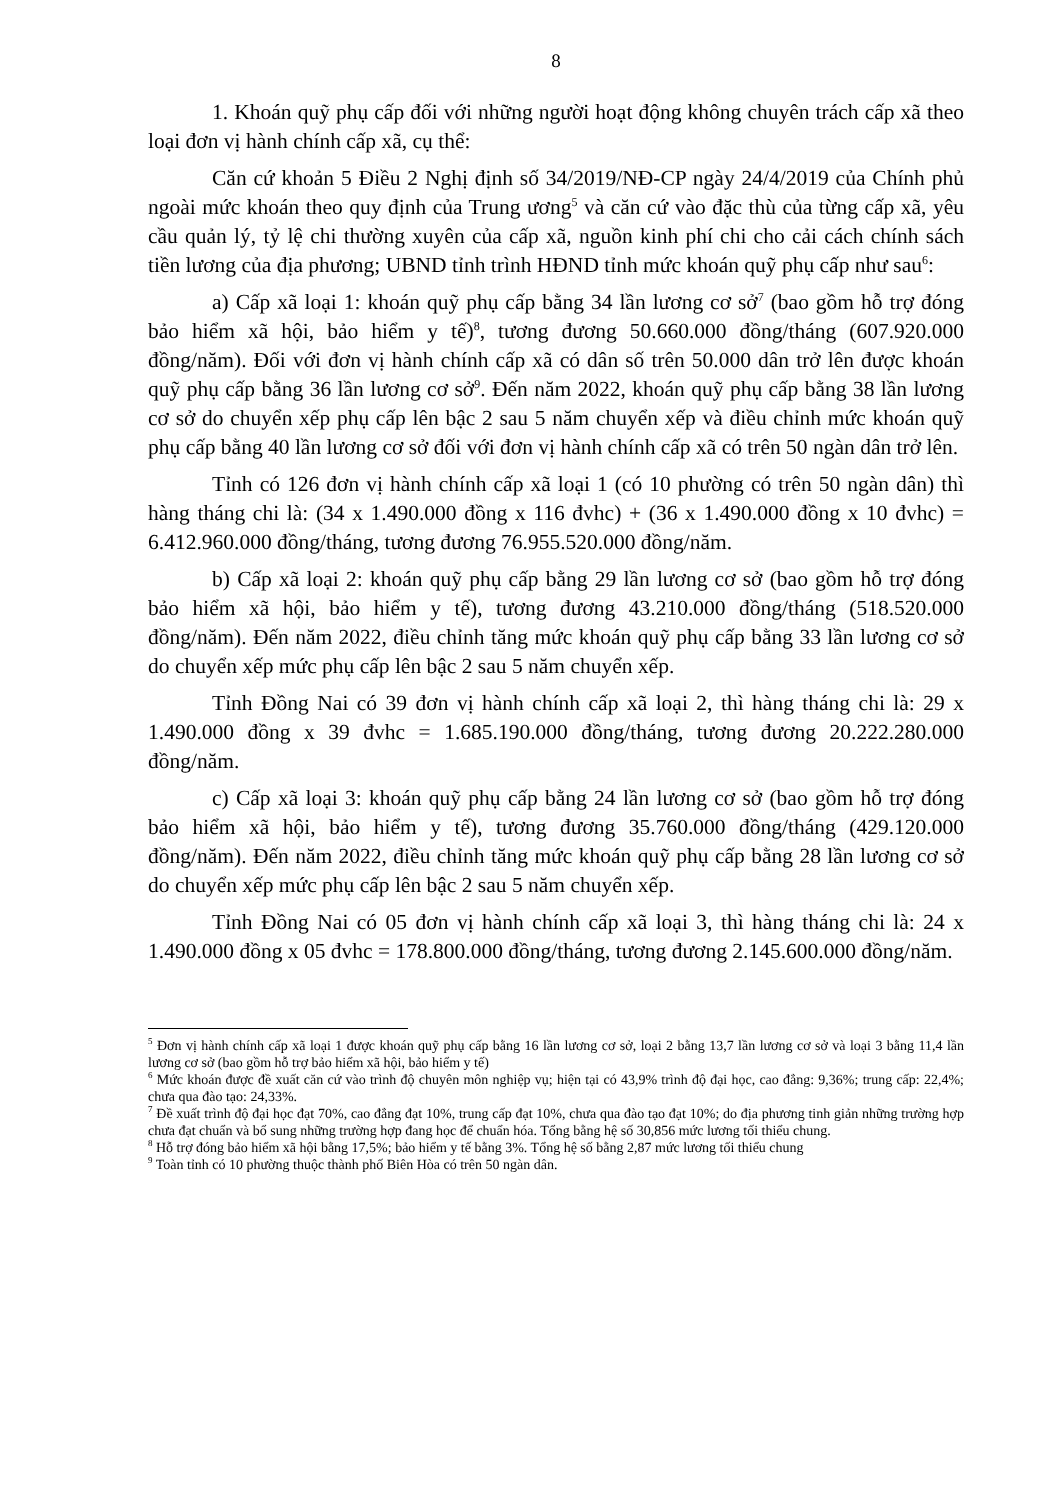8
1. Khoán quỹ phụ cấp đối với những người hoạt động không chuyên trách cấp xã theo loại đơn vị hành chính cấp xã, cụ thể:
Căn cứ khoản 5 Điều 2 Nghị định số 34/2019/NĐ-CP ngày 24/4/2019 của Chính phủ ngoài mức khoán theo quy định của Trung ương<sup>5</sup> và căn cứ vào đặc thù của từng cấp xã, yêu cầu quản lý, tỷ lệ chi thường xuyên của cấp xã, nguồn kinh phí chi cho cải cách chính sách tiền lương của địa phương; UBND tỉnh trình HĐND tỉnh mức khoán quỹ phụ cấp như sau<sup>6</sup>:
a) Cấp xã loại 1: khoán quỹ phụ cấp bằng 34 lần lương cơ sở<sup>7</sup> (bao gồm hỗ trợ đóng bảo hiểm xã hội, bảo hiểm y tế)<sup>8</sup>, tương đương 50.660.000 đồng/tháng (607.920.000 đồng/năm). Đối với đơn vị hành chính cấp xã có dân số trên 50.000 dân trở lên được khoán quỹ phụ cấp bằng 36 lần lương cơ sở<sup>9</sup>. Đến năm 2022, khoán quỹ phụ cấp bằng 38 lần lương cơ sở do chuyển xếp phụ cấp lên bậc 2 sau 5 năm chuyển xếp và điều chỉnh mức khoán quỹ phụ cấp bằng 40 lần lương cơ sở đối với đơn vị hành chính cấp xã có trên 50 ngàn dân trở lên.
Tỉnh có 126 đơn vị hành chính cấp xã loại 1 (có 10 phường có trên 50 ngàn dân) thì hàng tháng chi là: (34 x 1.490.000 đồng x 116 đvhc) + (36 x 1.490.000 đồng x 10 đvhc) = 6.412.960.000 đồng/tháng, tương đương 76.955.520.000 đồng/năm.
b) Cấp xã loại 2: khoán quỹ phụ cấp bằng 29 lần lương cơ sở (bao gồm hỗ trợ đóng bảo hiểm xã hội, bảo hiểm y tế), tương đương 43.210.000 đồng/tháng (518.520.000 đồng/năm). Đến năm 2022, điều chỉnh tăng mức khoán quỹ phụ cấp bằng 33 lần lương cơ sở do chuyển xếp mức phụ cấp lên bậc 2 sau 5 năm chuyển xếp.
Tỉnh Đồng Nai có 39 đơn vị hành chính cấp xã loại 2, thì hàng tháng chi là: 29 x 1.490.000 đồng x 39 đvhc = 1.685.190.000 đồng/tháng, tương đương 20.222.280.000 đồng/năm.
c) Cấp xã loại 3: khoán quỹ phụ cấp bằng 24 lần lương cơ sở (bao gồm hỗ trợ đóng bảo hiểm xã hội, bảo hiểm y tế), tương đương 35.760.000 đồng/tháng (429.120.000 đồng/năm). Đến năm 2022, điều chỉnh tăng mức khoán quỹ phụ cấp bằng 28 lần lương cơ sở do chuyển xếp mức phụ cấp lên bậc 2 sau 5 năm chuyển xếp.
Tỉnh Đồng Nai có 05 đơn vị hành chính cấp xã loại 3, thì hàng tháng chi là: 24 x 1.490.000 đồng x 05 đvhc = 178.800.000 đồng/tháng, tương đương 2.145.600.000 đồng/năm.
<sup>5</sup> Đơn vị hành chính cấp xã loại 1 được khoán quỹ phụ cấp bằng 16 lần lương cơ sở, loại 2 bằng 13,7 lần lương cơ sở và loại 3 bằng 11,4 lần lương cơ sở (bao gồm hỗ trợ bảo hiểm xã hội, bảo hiểm y tế)
<sup>6</sup> Mức khoán được đề xuất căn cứ vào trình độ chuyên môn nghiệp vụ; hiện tại có 43,9% trình độ đại học, cao đẳng: 9,36%; trung cấp: 22,4%; chưa qua đào tạo: 24,33%.
<sup>7</sup> Đề xuất trình độ đại học đạt 70%, cao đẳng đạt 10%, trung cấp đạt 10%, chưa qua đào tạo đạt 10%; do địa phương tinh giản những trường hợp chưa đạt chuẩn và bổ sung những trường hợp đang học để chuẩn hóa. Tổng bằng hệ số 30,856 mức lương tối thiểu chung.
<sup>8</sup> Hỗ trợ đóng bảo hiểm xã hội bằng 17,5%; bảo hiểm y tế bằng 3%. Tổng hệ số bằng 2,87 mức lương tối thiểu chung
<sup>9</sup> Toàn tỉnh có 10 phường thuộc thành phố Biên Hòa có trên 50 ngàn dân.